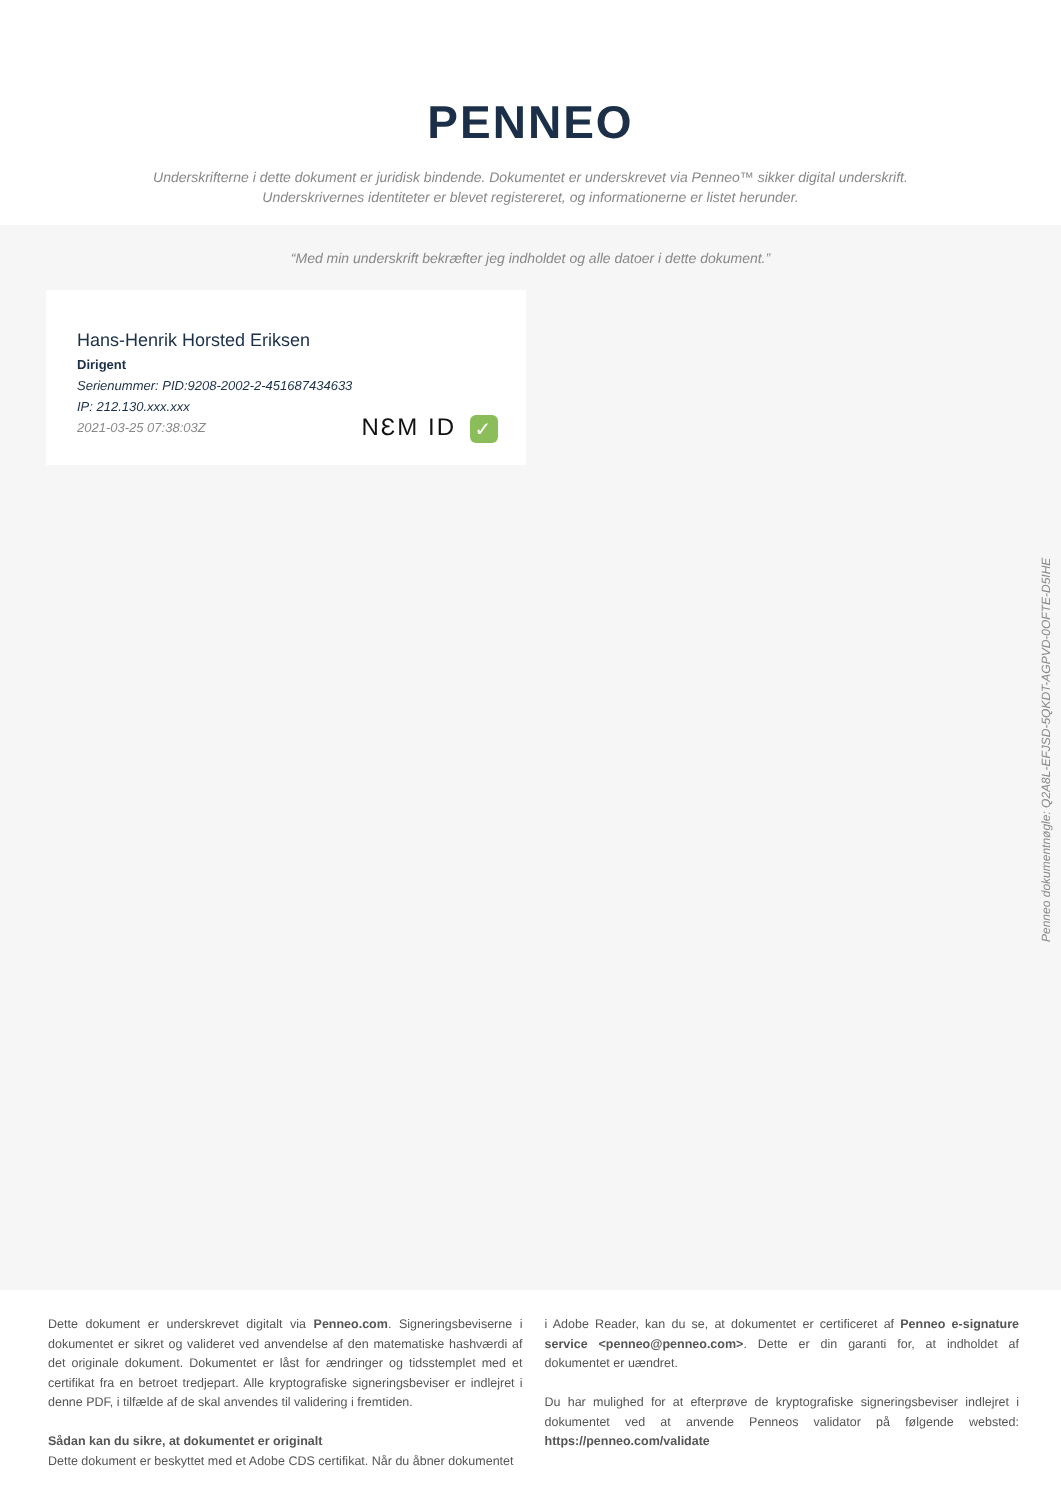PENNEO
Underskrifterne i dette dokument er juridisk bindende. Dokumentet er underskrevet via Penneo™ sikker digital underskrift.
Underskrivernes identiteter er blevet registereret, og informationerne er listet herunder.
“Med min underskrift bekræfter jeg indholdet og alle datoer i dette dokument.”
Hans-Henrik Horsted Eriksen
Dirigent
Serienummer: PID:9208-2002-2-451687434633
IP: 212.130.xxx.xxx
2021-03-25 07:38:03Z
NƐM ID ✓
Penneo dokumentnøgle: Q2A8L-EFJSD-5QKDT-AGPVD-0OFTE-D5IHE
Dette dokument er underskrevet digitalt via Penneo.com. Signeringsbeviserne i dokumentet er sikret og valideret ved anvendelse af den matematiske hashværdi af det originale dokument. Dokumentet er låst for ændringer og tidsstemplet med et certifikat fra en betroet tredjepart. Alle kryptografiske signeringsbeviser er indlejret i denne PDF, i tilfælde af de skal anvendes til validering i fremtiden.
Sådan kan du sikre, at dokumentet er originalt
Dette dokument er beskyttet med et Adobe CDS certifikat. Når du åbner dokumentet
i Adobe Reader, kan du se, at dokumentet er certificeret af Penneo e-signature service <penneo@penneo.com>. Dette er din garanti for, at indholdet af dokumentet er uændret.
Du har mulighed for at efterprøve de kryptografiske signeringsbeviser indlejret i dokumentet ved at anvende Penneos validator på følgende websted: https://penneo.com/validate